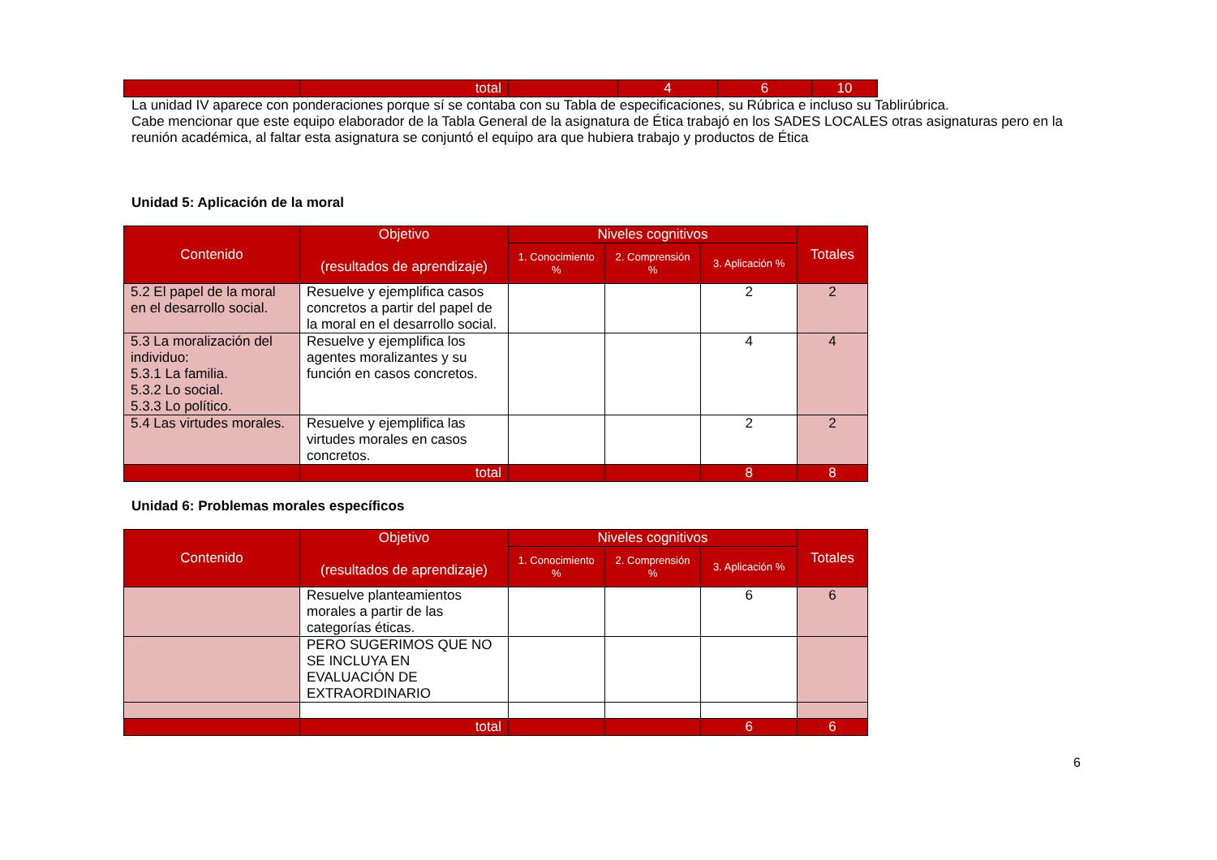| | total | | 4 | 6 | 10 |
La unidad IV aparece con ponderaciones porque sí se contaba con su Tabla de especificaciones, su Rúbrica e incluso su Tablirúbrica.
Cabe mencionar que este equipo elaborador de la Tabla General de la asignatura de Ética trabajó en los SADES LOCALES otras asignaturas pero en la reunión académica, al faltar esta asignatura se conjuntó el equipo ara que hubiera trabajo y productos de Ética
Unidad 5: Aplicación de la moral
| Contenido | Objetivo (resultados de aprendizaje) | Niveles cognitivos | | | Totales |
| --- | --- | --- | --- | --- | --- |
| | | 1. Conocimiento % | 2. Comprensión % | 3. Aplicación % | |
| 5.2 El papel de la moral en el desarrollo social. | Resuelve y ejemplifica casos concretos a partir del papel de la moral en el desarrollo social. | | | 2 | 2 |
| 5.3 La moralización del individuo: 5.3.1 La familia. 5.3.2 Lo social. 5.3.3 Lo político. | Resuelve y ejemplifica los agentes moralizantes y su función en casos concretos. | | | 4 | 4 |
| 5.4 Las virtudes morales. | Resuelve y ejemplifica las virtudes morales en casos concretos. | | | 2 | 2 |
| | total | | | 8 | 8 |
Unidad 6: Problemas morales específicos
| Contenido | Objetivo (resultados de aprendizaje) | Niveles cognitivos | | | Totales |
| --- | --- | --- | --- | --- | --- |
| | | 1. Conocimiento % | 2. Comprensión % | 3. Aplicación % | |
| | Resuelve planteamientos morales a partir de las categorías éticas. | | | 6 | 6 |
| | PERO SUGERIMOS QUE NO SE INCLUYA EN EVALUACIÓN DE EXTRAORDINARIO | | | | |
| | total | | | 6 | 6 |
6